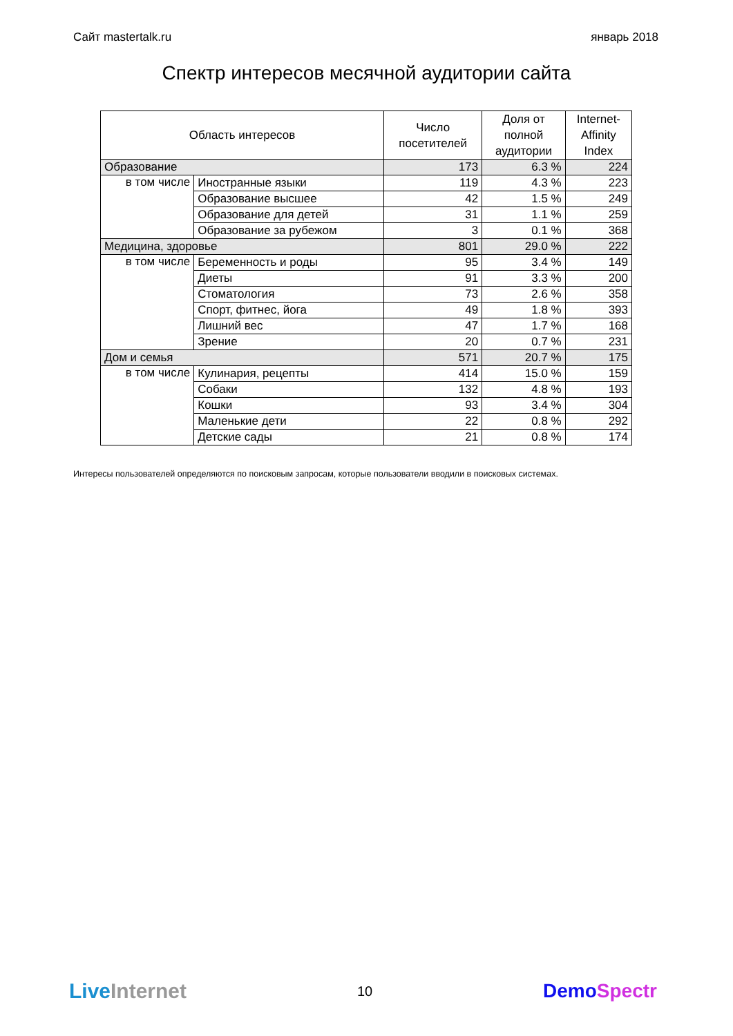Сайт mastertalk.ru январь 2018
Спектр интересов месячной аудитории сайта
| Область интересов | | Число посетителей | Доля от полной аудитории | Internet- Affinity Index |
| --- | --- | --- | --- | --- |
| Образование | | 173 | 6.3 % | 224 |
| в том числе | Иностранные языки | 119 | 4.3 % | 223 |
| | Образование высшее | 42 | 1.5 % | 249 |
| | Образование для детей | 31 | 1.1 % | 259 |
| | Образование за рубежом | 3 | 0.1 % | 368 |
| Медицина, здоровье | | 801 | 29.0 % | 222 |
| в том числе | Беременность и роды | 95 | 3.4 % | 149 |
| | Диеты | 91 | 3.3 % | 200 |
| | Стоматология | 73 | 2.6 % | 358 |
| | Спорт, фитнес, йога | 49 | 1.8 % | 393 |
| | Лишний вес | 47 | 1.7 % | 168 |
| | Зрение | 20 | 0.7 % | 231 |
| Дом и семья | | 571 | 20.7 % | 175 |
| в том числе | Кулинария, рецепты | 414 | 15.0 % | 159 |
| | Собаки | 132 | 4.8 % | 193 |
| | Кошки | 93 | 3.4 % | 304 |
| | Маленькие дети | 22 | 0.8 % | 292 |
| | Детские сады | 21 | 0.8 % | 174 |
Интересы пользователей определяются по поисковым запросам, которые пользователи вводили в поисковых системах.
LiveInternet 10 DemoSpectr